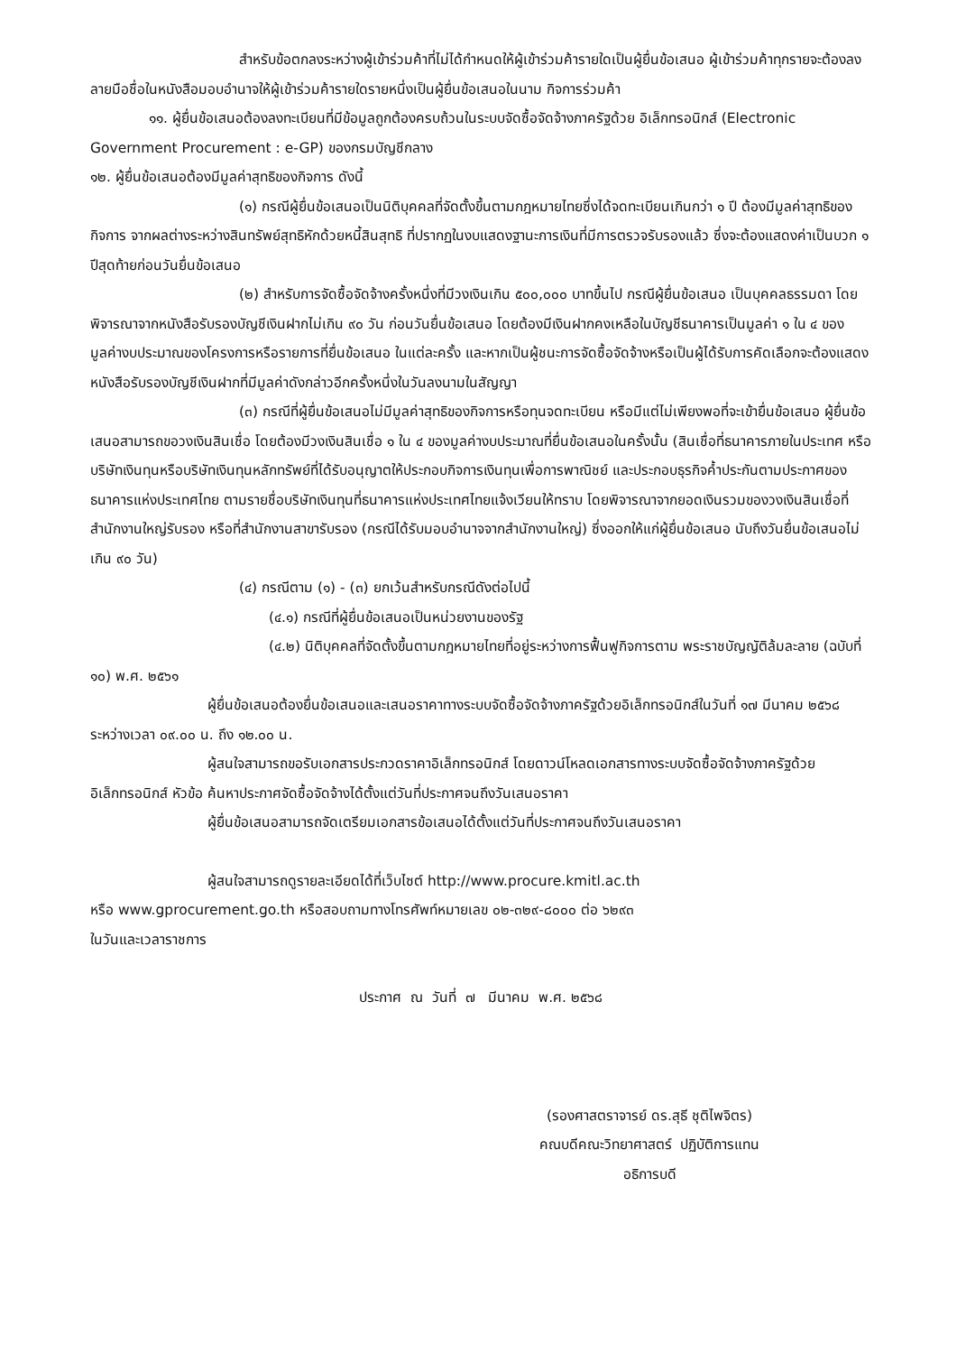สำหรับข้อตกลงระหว่างผู้เข้าร่วมค้าที่ไม่ได้กำหนดให้ผู้เข้าร่วมค้ารายใดเป็นผู้ยื่นข้อเสนอ ผู้เข้าร่วมค้าทุกรายจะต้องลงลายมือชื่อในหนังสือมอบอำนาจให้ผู้เข้าร่วมค้ารายใดรายหนึ่งเป็นผู้ยื่นข้อเสนอในนาม กิจการร่วมค้า
๑๑. ผู้ยื่นข้อเสนอต้องลงทะเบียนที่มีข้อมูลถูกต้องครบถ้วนในระบบจัดซื้อจัดจ้างภาครัฐด้วย อิเล็กทรอนิกส์ (Electronic Government Procurement : e-GP) ของกรมบัญชีกลาง
๑๒. ผู้ยื่นข้อเสนอต้องมีมูลค่าสุทธิของกิจการ ดังนี้
(๑) กรณีผู้ยื่นข้อเสนอเป็นนิติบุคคลที่จัดตั้งขึ้นตามกฎหมายไทยซึ่งได้จดทะเบียนเกินกว่า ๑ ปี ต้องมีมูลค่าสุทธิของกิจการ จากผลต่างระหว่างสินทรัพย์สุทธิหักด้วยหนี้สินสุทธิ ที่ปรากฏในงบแสดงฐานะการเงินที่มีการตรวจรับรองแล้ว ซึ่งจะต้องแสดงค่าเป็นบวก ๑ ปีสุดท้ายก่อนวันยื่นข้อเสนอ
(๒) สำหรับการจัดซื้อจัดจ้างครั้งหนึ่งที่มีวงเงินเกิน ๕๐๐,๐๐๐ บาทขึ้นไป กรณีผู้ยื่นข้อเสนอ เป็นบุคคลธรรมดา โดยพิจารณาจากหนังสือรับรองบัญชีเงินฝากไม่เกิน ๙๐ วัน ก่อนวันยื่นข้อเสนอ โดยต้องมีเงินฝากคงเหลือในบัญชีธนาคารเป็นมูลค่า ๑ ใน ๔ ของมูลค่างบประมาณของโครงการหรือรายการที่ยื่นข้อเสนอ ในแต่ละครั้ง และหากเป็นผู้ชนะการจัดซื้อจัดจ้างหรือเป็นผู้ได้รับการคัดเลือกจะต้องแสดงหนังสือรับรองบัญชีเงินฝากที่มีมูลค่าดังกล่าวอีกครั้งหนึ่งในวันลงนามในสัญญา
(๓) กรณีที่ผู้ยื่นข้อเสนอไม่มีมูลค่าสุทธิของกิจการหรือทุนจดทะเบียน หรือมีแต่ไม่เพียงพอที่จะเข้ายื่นข้อเสนอ ผู้ยื่นข้อเสนอสามารถขอวงเงินสินเชื่อ โดยต้องมีวงเงินสินเชื่อ ๑ ใน ๔ ของมูลค่างบประมาณที่ยื่นข้อเสนอในครั้งนั้น (สินเชื่อที่ธนาคารภายในประเทศ หรือบริษัทเงินทุนหรือบริษัทเงินทุนหลักทรัพย์ที่ได้รับอนุญาตให้ประกอบกิจการเงินทุนเพื่อการพาณิชย์ และประกอบธุรกิจค้ำประกันตามประกาศของธนาคารแห่งประเทศไทย ตามรายชื่อบริษัทเงินทุนที่ธนาคารแห่งประเทศไทยแจ้งเวียนให้ทราบ โดยพิจารณาจากยอดเงินรวมของวงเงินสินเชื่อที่สำนักงานใหญ่รับรอง หรือที่สำนักงานสาขารับรอง (กรณีได้รับมอบอำนาจจากสำนักงานใหญ่) ซึ่งออกให้แก่ผู้ยื่นข้อเสนอ นับถึงวันยื่นข้อเสนอไม่เกิน ๙๐ วัน)
(๔) กรณีตาม (๑) - (๓) ยกเว้นสำหรับกรณีดังต่อไปนี้
(๔.๑) กรณีที่ผู้ยื่นข้อเสนอเป็นหน่วยงานของรัฐ
(๔.๒) นิติบุคคลที่จัดตั้งขึ้นตามกฎหมายไทยที่อยู่ระหว่างการฟื้นฟูกิจการตาม พระราชบัญญัติล้มละลาย (ฉบับที่ ๑๐) พ.ศ. ๒๕๖๑
ผู้ยื่นข้อเสนอต้องยื่นข้อเสนอและเสนอราคาทางระบบจัดซื้อจัดจ้างภาครัฐด้วยอิเล็กทรอนิกส์ในวันที่ ๑๗ มีนาคม ๒๕๖๘ ระหว่างเวลา ๐๙.๐๐ น. ถึง ๑๒.๐๐ น.
ผู้สนใจสามารถขอรับเอกสารประกวดราคาอิเล็กทรอนิกส์ โดยดาวน์โหลดเอกสารทางระบบจัดซื้อจัดจ้างภาครัฐด้วยอิเล็กทรอนิกส์ หัวข้อ ค้นหาประกาศจัดซื้อจัดจ้างได้ตั้งแต่วันที่ประกาศจนถึงวันเสนอราคา
ผู้ยื่นข้อเสนอสามารถจัดเตรียมเอกสารข้อเสนอได้ตั้งแต่วันที่ประกาศจนถึงวันเสนอราคา
ผู้สนใจสามารถดูรายละเอียดได้ที่เว็บไซต์ http://www.procure.kmitl.ac.th
หรือ www.gprocurement.go.th หรือสอบถามทางโทรศัพท์หมายเลข ๐๒-๓๒๙-๘๐๐๐ ต่อ ๖๒๙๓
ในวันและเวลาราชการ
ประกาศ ณ วันที่ ๗ มีนาคม พ.ศ. ๒๕๖๘
(รองศาสตราจารย์ ดร.สุธี ชุติไพจิตร)
คณบดีคณะวิทยาศาสตร์ ปฏิบัติการแทน
อธิการบดี